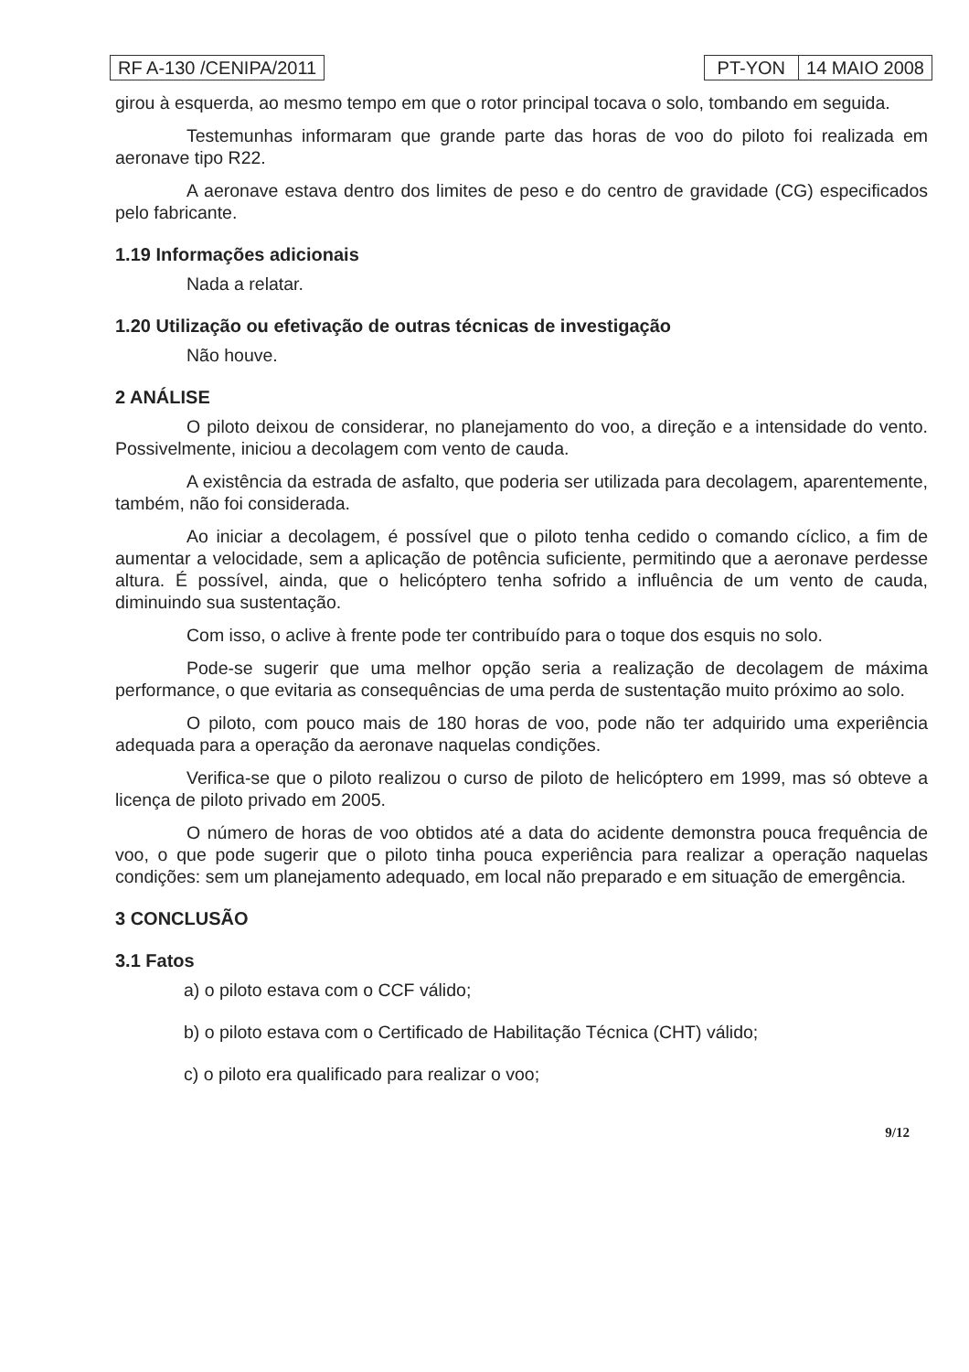RF A-130 /CENIPA/2011 PT-YON 14 MAIO 2008
girou à esquerda, ao mesmo tempo em que o rotor principal tocava o solo, tombando em seguida.
Testemunhas informaram que grande parte das horas de voo do piloto foi realizada em aeronave tipo R22.
A aeronave estava dentro dos limites de peso e do centro de gravidade (CG) especificados pelo fabricante.
1.19 Informações adicionais
Nada a relatar.
1.20 Utilização ou efetivação de outras técnicas de investigação
Não houve.
2 ANÁLISE
O piloto deixou de considerar, no planejamento do voo, a direção e a intensidade do vento. Possivelmente, iniciou a decolagem com vento de cauda.
A existência da estrada de asfalto, que poderia ser utilizada para decolagem, aparentemente, também, não foi considerada.
Ao iniciar a decolagem, é possível que o piloto tenha cedido o comando cíclico, a fim de aumentar a velocidade, sem a aplicação de potência suficiente, permitindo que a aeronave perdesse altura. É possível, ainda, que o helicóptero tenha sofrido a influência de um vento de cauda, diminuindo sua sustentação.
Com isso, o aclive à frente pode ter contribuído para o toque dos esquis no solo.
Pode-se sugerir que uma melhor opção seria a realização de decolagem de máxima performance, o que evitaria as consequências de uma perda de sustentação muito próximo ao solo.
O piloto, com pouco mais de 180 horas de voo, pode não ter adquirido uma experiência adequada para a operação da aeronave naquelas condições.
Verifica-se que o piloto realizou o curso de piloto de helicóptero em 1999, mas só obteve a licença de piloto privado em 2005.
O número de horas de voo obtidos até a data do acidente demonstra pouca frequência de voo, o que pode sugerir que o piloto tinha pouca experiência para realizar a operação naquelas condições: sem um planejamento adequado, em local não preparado e em situação de emergência.
3 CONCLUSÃO
3.1 Fatos
a) o piloto estava com o CCF válido;
b) o piloto estava com o Certificado de Habilitação Técnica (CHT) válido;
c) o piloto era qualificado para realizar o voo;
9/12